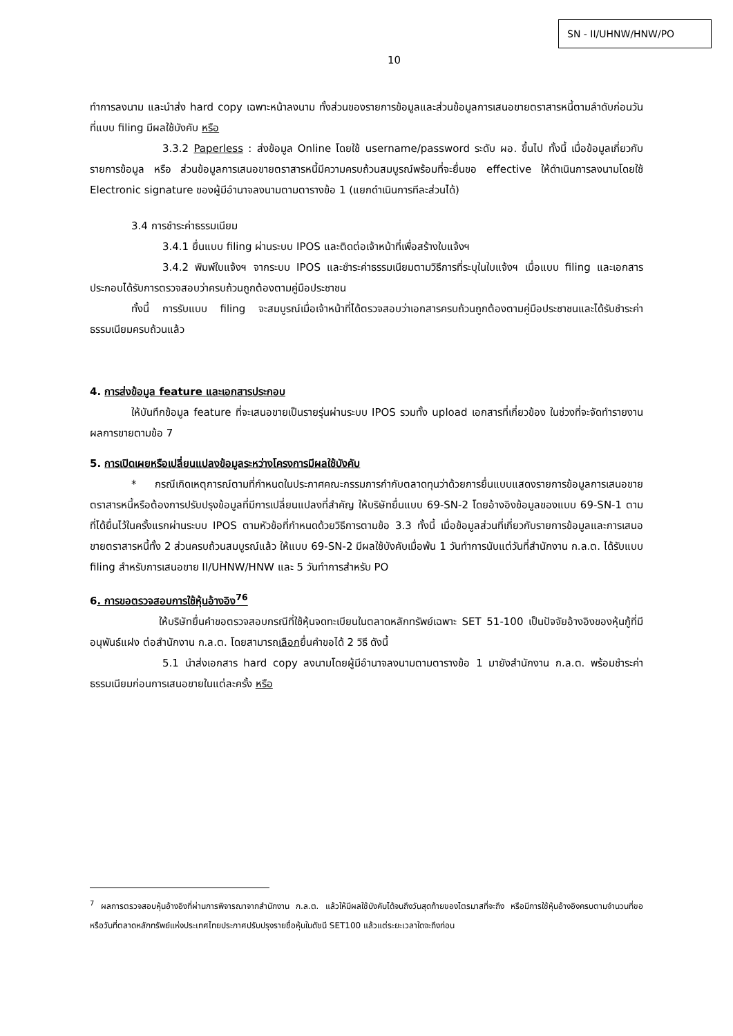SN - II/UHNW/HNW/PO
10
ทำการลงนาม และนำส่ง hard copy เฉพาะหน้าลงนาม ทั้งส่วนของรายการข้อมูลและส่วนข้อมูลการเสนอขายตราสารหนี้ตามลำดับก่อนวันที่แบบ filing มีผลใช้บังคับ หรือ
3.3.2 Paperless : ส่งข้อมูล Online โดยใช้ username/password ระดับ ผอ. ขึ้นไป ทั้งนี้ เมื่อข้อมูลเกี่ยวกับรายการข้อมูล หรือ ส่วนข้อมูลการเสนอขายตราสารหนี้มีความครบถ้วนสมบูรณ์พร้อมที่จะยื่นขอ effective ให้ดำเนินการลงนามโดยใช้ Electronic signature ของผู้มีอำนาจลงนามตามตารางข้อ 1 (แยกดำเนินการทีละส่วนได้)
3.4 การชำระค่าธรรมเนียม
3.4.1 ยื่นแบบ filing ผ่านระบบ IPOS และติดต่อเจ้าหน้าที่เพื่อสร้างใบแจ้งฯ
3.4.2 พิมพ์ใบแจ้งฯ จากระบบ IPOS และชำระค่าธรรมเนียมตามวิธีการที่ระบุในใบแจ้งฯ เมื่อแบบ filing และเอกสารประกอบได้รับการตรวจสอบว่าครบถ้วนถูกต้องตามคู่มือประชาชน
ทั้งนี้ การรับแบบ filing จะสมบูรณ์เมื่อเจ้าหน้าที่ได้ตรวจสอบว่าเอกสารครบถ้วนถูกต้องตามคู่มือประชาชนและได้รับชำระค่าธรรมเนียมครบถ้วนแล้ว
4. การส่งข้อมูล feature และเอกสารประกอบ
ให้บันทึกข้อมูล feature ที่จะเสนอขายเป็นรายรุ่นผ่านระบบ IPOS รวมทั้ง upload เอกสารที่เกี่ยวข้อง ในช่วงที่จะจัดทำรายงานผลการขายตามข้อ 7
5. การเปิดเผยหรือเปลี่ยนแปลงข้อมูลระหว่างโครงการมีผลใช้บังคับ
* กรณีเกิดเหตุการณ์ตามที่กำหนดในประกาศคณะกรรมการกำกับตลาดทุนว่าด้วยการยื่นแบบแสดงรายการข้อมูลการเสนอขายตราสารหนี้หรือต้องการปรับปรุงข้อมูลที่มีการเปลี่ยนแปลงที่สำคัญ ให้บริษัทยื่นแบบ 69-SN-2 โดยอ้างอิงข้อมูลของแบบ 69-SN-1 ตามที่ได้ยื่นไว้ในครั้งแรกผ่านระบบ IPOS ตามหัวข้อที่กำหนดด้วยวิธีการตามข้อ 3.3 ทั้งนี้ เมื่อข้อมูลส่วนที่เกี่ยวกับรายการข้อมูลและการเสนอขายตราสารหนี้ทั้ง 2 ส่วนครบถ้วนสมบูรณ์แล้ว ให้แบบ 69-SN-2 มีผลใช้บังคับเมื่อพ้น 1 วันทำการนับแต่วันที่สำนักงาน ก.ล.ต. ได้รับแบบ filing สำหรับการเสนอขาย II/UHNW/HNW และ 5 วันทำการสำหรับ PO
6. การขอตรวจสอบการใช้หุ้นอ้างอิง<sup>76</sup>
ให้บริษัทยื่นคำขอตรวจสอบกรณีที่ใช้หุ้นจดทะเบียนในตลาดหลักทรัพย์เฉพาะ SET 51-100 เป็นปัจจัยอ้างอิงของหุ้นกู้ที่มีอนุพันธ์แฝง ต่อสำนักงาน ก.ล.ต. โดยสามารถเลือกยื่นคำขอได้ 2 วิธี ดังนี้
5.1 นำส่งเอกสาร hard copy ลงนามโดยผู้มีอำนาจลงนามตามตารางข้อ 1 มายังสำนักงาน ก.ล.ต. พร้อมชำระค่าธรรมเนียมก่อนการเสนอขายในแต่ละครั้ง หรือ
<sup>7</sup> ผลการตรวจสอบหุ้นอ้างอิงที่ผ่านการพิจารณาจากสำนักงาน ก.ล.ต. แล้วให้มีผลใช้บังคับได้จนถึงวันสุดท้ายของไตรมาสที่จะถึง หรือมีการใช้หุ้นอ้างอิงครบตามจำนวนที่ขอ หรือวันที่ตลาดหลักทรัพย์แห่งประเทศไทยประกาศปรับปรุงรายชื่อหุ้นในดัชนี SET100 แล้วแต่ระยะเวลาใดจะถึงก่อน